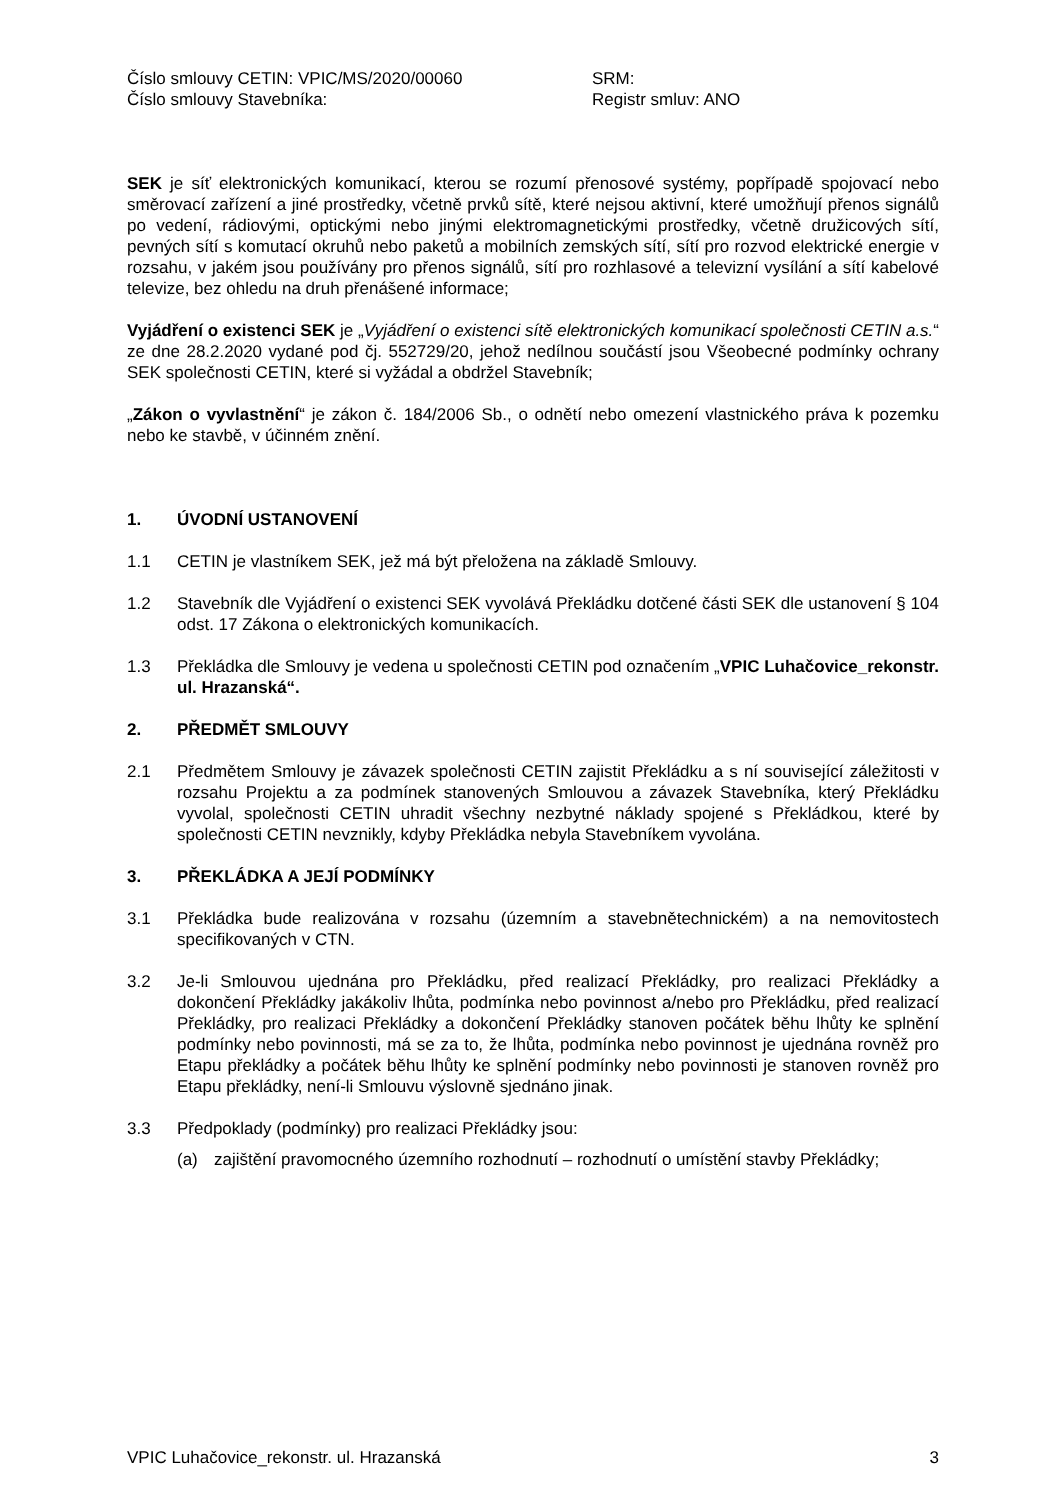Číslo smlouvy CETIN: VPIC/MS/2020/00060 SRM:
Číslo smlouvy Stavebníka: Registr smluv: ANO
SEK je síť elektronických komunikací, kterou se rozumí přenosové systémy, popřípadě spojovací nebo směrovací zařízení a jiné prostředky, včetně prvků sítě, které nejsou aktivní, které umožňují přenos signálů po vedení, rádiovými, optickými nebo jinými elektromagnetickými prostředky, včetně družicových sítí, pevných sítí s komutací okruhů nebo paketů a mobilních zemských sítí, sítí pro rozvod elektrické energie v rozsahu, v jakém jsou používány pro přenos signálů, sítí pro rozhlasové a televizní vysílání a sítí kabelové televize, bez ohledu na druh přenášené informace;
Vyjádření o existenci SEK je „Vyjádření o existenci sítě elektronických komunikací společnosti CETIN a.s.“ ze dne 28.2.2020 vydané pod čj. 552729/20, jehož nedílnou součástí jsou Všeobecné podmínky ochrany SEK společnosti CETIN, které si vyžádal a obdržel Stavebník;
„Zákon o vyvlastnění“ je zákon č. 184/2006 Sb., o odnětí nebo omezení vlastnického práva k pozemku nebo ke stavbě, v účinném znění.
1. ÚVODNÍ USTANOVENÍ
1.1 CETIN je vlastníkem SEK, jež má být přeložena na základě Smlouvy.
1.2 Stavebník dle Vyjádření o existenci SEK vyvolává Překládku dotčené části SEK dle ustanovení § 104 odst. 17 Zákona o elektronických komunikacích.
1.3 Překládka dle Smlouvy je vedena u společnosti CETIN pod označením „VPIC Luhačovice_rekonstr. ul. Hrazanská“.
2. PŘEDMĚT SMLOUVY
2.1 Předmětem Smlouvy je závazek společnosti CETIN zajistit Překládku a s ní související záležitosti v rozsahu Projektu a za podmínek stanovených Smlouvou a závazek Stavebníka, který Překládku vyvolal, společnosti CETIN uhradit všechny nezbytné náklady spojené s Překládkou, které by společnosti CETIN nevznikly, kdyby Překládka nebyla Stavebníkem vyvolána.
3. PŘEKLÁDKA A JEJÍ PODMÍNKY
3.1 Překládka bude realizována v rozsahu (územním a stavebnětechnickém) a na nemovitostech specifikovaných v CTN.
3.2 Je-li Smlouvou ujednána pro Překládku, před realizací Překládky, pro realizaci Překládky a dokončení Překládky jakákoliv lhůta, podmínka nebo povinnost a/nebo pro Překládku, před realizací Překládky, pro realizaci Překládky a dokončení Překládky stanoven počátek běhu lhůty ke splnění podmínky nebo povinnosti, má se za to, že lhůta, podmínka nebo povinnost je ujednána rovněž pro Etapu překládky a počátek běhu lhůty ke splnění podmínky nebo povinnosti je stanoven rovněž pro Etapu překládky, není-li Smlouvu výslovně sjednáno jinak.
3.3 Předpoklady (podmínky) pro realizaci Překládky jsou:
(a) zajištění pravomocného územního rozhodnutí – rozhodnutí o umístění stavby Překládky;
VPIC Luhačovice_rekonstr. ul. Hrazanská 3